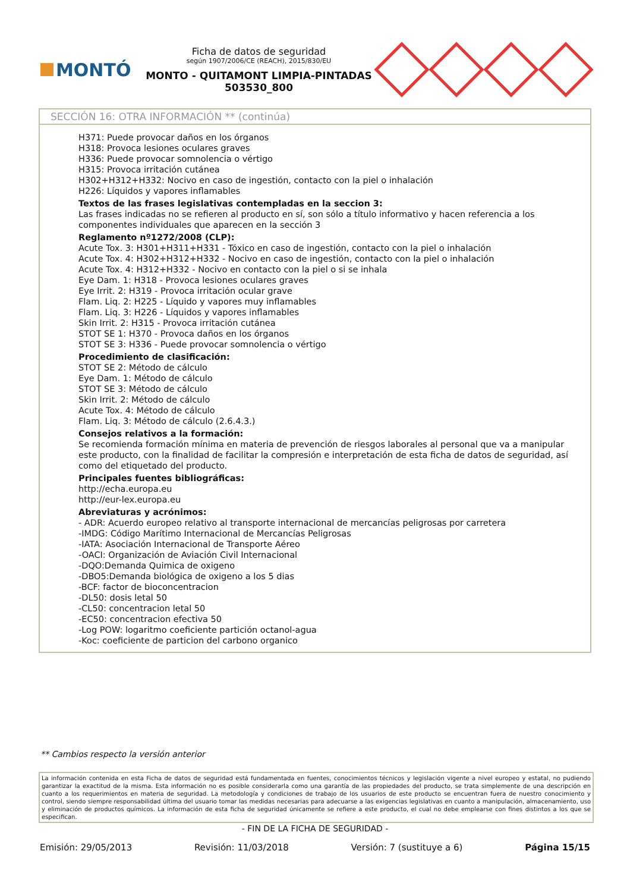MONTÓ
Ficha de datos de seguridad
según 1907/2006/CE (REACH), 2015/830/EU
MONTO - QUITAMONT LIMPIA-PINTADAS
503530_800
SECCIÓN 16: OTRA INFORMACIÓN ** (continúa)
H371: Puede provocar daños en los órganos
H318: Provoca lesiones oculares graves
H336: Puede provocar somnolencia o vértigo
H315: Provoca irritación cutánea
H302+H312+H332: Nocivo en caso de ingestión, contacto con la piel o inhalación
H226: Líquidos y vapores inflamables
Textos de las frases legislativas contempladas en la seccion 3:
Las frases indicadas no se refieren al producto en sí, son sólo a título informativo y hacen referencia a los componentes individuales que aparecen en la sección 3
Reglamento nº1272/2008 (CLP):
Acute Tox. 3: H301+H311+H331 - Tóxico en caso de ingestión, contacto con la piel o inhalación
Acute Tox. 4: H302+H312+H332 - Nocivo en caso de ingestión, contacto con la piel o inhalación
Acute Tox. 4: H312+H332 - Nocivo en contacto con la piel o si se inhala
Eye Dam. 1: H318 - Provoca lesiones oculares graves
Eye Irrit. 2: H319 - Provoca irritación ocular grave
Flam. Liq. 2: H225 - Líquido y vapores muy inflamables
Flam. Liq. 3: H226 - Líquidos y vapores inflamables
Skin Irrit. 2: H315 - Provoca irritación cutánea
STOT SE 1: H370 - Provoca daños en los órganos
STOT SE 3: H336 - Puede provocar somnolencia o vértigo
Procedimiento de clasificación:
STOT SE 2: Método de cálculo
Eye Dam. 1: Método de cálculo
STOT SE 3: Método de cálculo
Skin Irrit. 2: Método de cálculo
Acute Tox. 4: Método de cálculo
Flam. Liq. 3: Método de cálculo (2.6.4.3.)
Consejos relativos a la formación:
Se recomienda formación mínima en materia de prevención de riesgos laborales al personal que va a manipular este producto, con la finalidad de facilitar la compresión e interpretación de esta ficha de datos de seguridad, así como del etiquetado del producto.
Principales fuentes bibliográficas:
http://echa.europa.eu
http://eur-lex.europa.eu
Abreviaturas y acrónimos:
- ADR: Acuerdo europeo relativo al transporte internacional de mercancías peligrosas por carretera
-IMDG: Código Marítimo Internacional de Mercancías Peligrosas
-IATA: Asociación Internacional de Transporte Aéreo
-OACI: Organización de Aviación Civil Internacional
-DQO:Demanda Quimica de oxigeno
-DBO5:Demanda biológica de oxigeno a los 5 dias
-BCF: factor de bioconcentracion
-DL50: dosis letal 50
-CL50: concentracion letal 50
-EC50: concentracion efectiva 50
-Log POW: logaritmo coeficiente partición octanol-agua
-Koc: coeficiente de particion del carbono organico
** Cambios respecto la versión anterior
La información contenida en esta Ficha de datos de seguridad está fundamentada en fuentes, conocimientos técnicos y legislación vigente a nivel europeo y estatal, no pudiendo garantizar la exactitud de la misma. Esta información no es posible considerarla como una garantía de las propiedades del producto, se trata simplemente de una descripción en cuanto a los requerimientos en materia de seguridad. La metodología y condiciones de trabajo de los usuarios de este producto se encuentran fuera de nuestro conocimiento y control, siendo siempre responsabilidad última del usuario tomar las medidas necesarias para adecuarse a las exigencias legislativas en cuanto a manipulación, almacenamiento, uso y eliminación de productos químicos. La información de esta ficha de seguridad únicamente se refiere a este producto, el cual no debe emplearse con fines distintos a los que se especifican.
- FIN DE LA FICHA DE SEGURIDAD -
Emisión: 29/05/2013 Revisión: 11/03/2018 Versión: 7 (sustituye a 6) Página 15/15